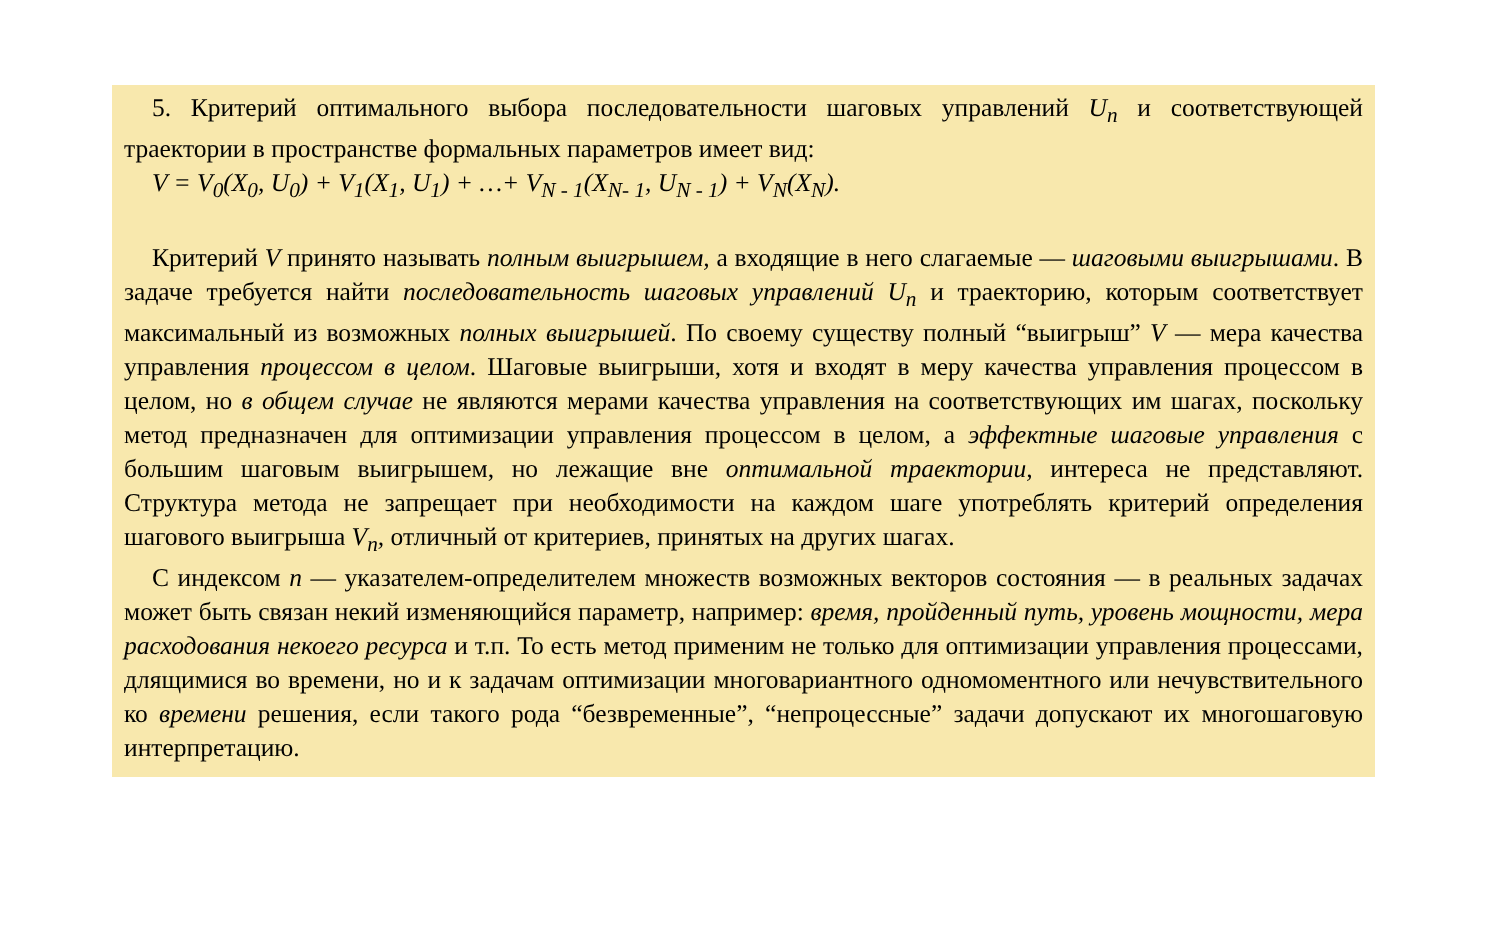5. Критерий оптимального выбора последовательности шаговых управлений U<sub>n</sub> и соответствующей траектории в пространстве формальных параметров имеет вид:
V = V<sub>0</sub>(X<sub>0</sub>, U<sub>0</sub>) + V<sub>1</sub>(X<sub>1</sub>, U<sub>1</sub>) + …+ V<sub>N - 1</sub>(X<sub>N- 1</sub>, U<sub>N - 1</sub>) + V<sub>N</sub>(X<sub>N</sub>).
Критерий V принято называть полным выигрышем, а входящие в него слагаемые — шаговыми выигрышами. В задаче требуется найти последовательность шаговых управлений U<sub>n</sub> и траекторию, которым соответствует максимальный из возможных полных выигрышей. По своему существу полный “выигрыш” V — мера качества управления процессом в целом. Шаговые выигрыши, хотя и входят в меру качества управления процессом в целом, но в общем случае не являются мерами качества управления на соответствующих им шагах, поскольку метод предназначен для оптимизации управления процессом в целом, а эффектные шаговые управления с большим шаговым выигрышем, но лежащие вне оптимальной траектории, интереса не представляют. Структура метода не запрещает при необходимости на каждом шаге употреблять критерий определения шагового выигрыша V<sub>n</sub>, отличный от критериев, принятых на других шагах.
С индексом n — указателем-определителем множеств возможных векторов состояния — в реальных задачах может быть связан некий изменяющийся параметр, например: время, пройденный путь, уровень мощности, мера расходования некоего ресурса и т.п. То есть метод применим не только для оптимизации управления процессами, длящимися во времени, но и к задачам оптимизации многовариантного одномоментного или нечувствительного ко времени решения, если такого рода “безвременные”, “непроцессные” задачи допускают их многошаговую интерпретацию.